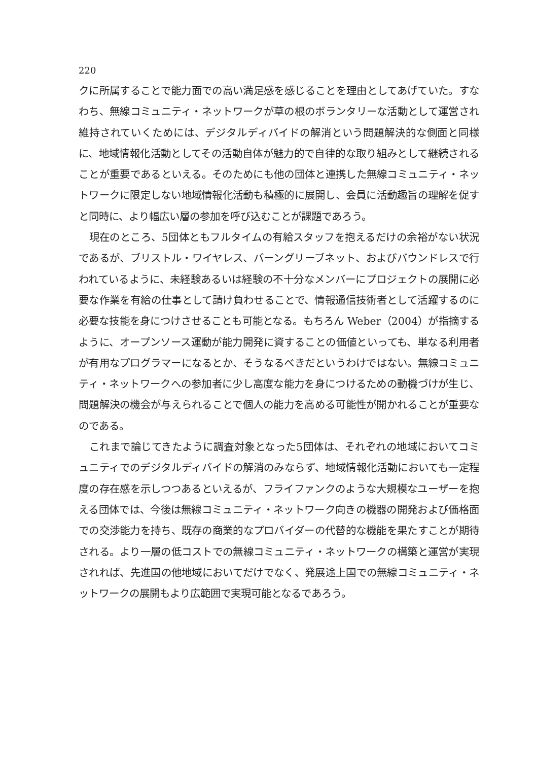220
クに所属することで能力面での高い満足感を感じることを理由としてあげていた。すなわち、無線コミュニティ・ネットワークが草の根のボランタリーな活動として運営され維持されていくためには、デジタルディバイドの解消という問題解決的な側面と同様に、地域情報化活動としてその活動自体が魅力的で自律的な取り組みとして継続されることが重要であるといえる。そのためにも他の団体と連携した無線コミュニティ・ネットワークに限定しない地域情報化活動も積極的に展開し、会員に活動趣旨の理解を促すと同時に、より幅広い層の参加を呼び込むことが課題であろう。
現在のところ、5団体ともフルタイムの有給スタッフを抱えるだけの余裕がない状況であるが、ブリストル・ワイヤレス、バーングリーブネット、およびバウンドレスで行われているように、未経験あるいは経験の不十分なメンバーにプロジェクトの展開に必要な作業を有給の仕事として請け負わせることで、情報通信技術者として活躍するのに必要な技能を身につけさせることも可能となる。もちろん Weber（2004）が指摘するように、オープンソース運動が能力開発に資することの価値といっても、単なる利用者が有用なプログラマーになるとか、そうなるべきだというわけではない。無線コミュニティ・ネットワークへの参加者に少し高度な能力を身につけるための動機づけが生じ、問題解決の機会が与えられることで個人の能力を高める可能性が開かれることが重要なのである。
これまで論じてきたように調査対象となった5団体は、それぞれの地域においてコミュニティでのデジタルディバイドの解消のみならず、地域情報化活動においても一定程度の存在感を示しつつあるといえるが、フライファンクのような大規模なユーザーを抱える団体では、今後は無線コミュニティ・ネットワーク向きの機器の開発および価格面での交渉能力を持ち、既存の商業的なプロバイダーの代替的な機能を果たすことが期待される。より一層の低コストでの無線コミュニティ・ネットワークの構築と運営が実現されれば、先進国の他地域においてだけでなく、発展途上国での無線コミュニティ・ネットワークの展開もより広範囲で実現可能となるであろう。